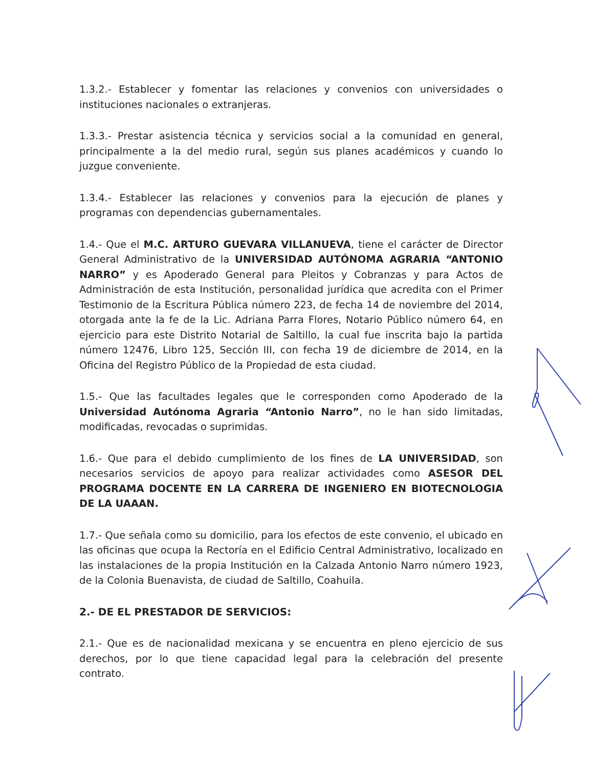1.3.2.- Establecer y fomentar las relaciones y convenios con universidades o instituciones nacionales o extranjeras.
1.3.3.- Prestar asistencia técnica y servicios social a la comunidad en general, principalmente a la del medio rural, según sus planes académicos y cuando lo juzgue conveniente.
1.3.4.- Establecer las relaciones y convenios para la ejecución de planes y programas con dependencias gubernamentales.
1.4.- Que el M.C. ARTURO GUEVARA VILLANUEVA, tiene el carácter de Director General Administrativo de la UNIVERSIDAD AUTÓNOMA AGRARIA “ANTONIO NARRO” y es Apoderado General para Pleitos y Cobranzas y para Actos de Administración de esta Institución, personalidad jurídica que acredita con el Primer Testimonio de la Escritura Pública número 223, de fecha 14 de noviembre del 2014, otorgada ante la fe de la Lic. Adriana Parra Flores, Notario Público número 64, en ejercicio para este Distrito Notarial de Saltillo, la cual fue inscrita bajo la partida número 12476, Libro 125, Sección III, con fecha 19 de diciembre de 2014, en la Oficina del Registro Público de la Propiedad de esta ciudad.
1.5.- Que las facultades legales que le corresponden como Apoderado de la Universidad Autónoma Agraria “Antonio Narro”, no le han sido limitadas, modificadas, revocadas o suprimidas.
1.6.- Que para el debido cumplimiento de los fines de LA UNIVERSIDAD, son necesarios servicios de apoyo para realizar actividades como ASESOR DEL PROGRAMA DOCENTE EN LA CARRERA DE INGENIERO EN BIOTECNOLOGIA DE LA UAAAN.
1.7.- Que señala como su domicilio, para los efectos de este convenio, el ubicado en las oficinas que ocupa la Rectoría en el Edificio Central Administrativo, localizado en las instalaciones de la propia Institución en la Calzada Antonio Narro número 1923, de la Colonia Buenavista, de ciudad de Saltillo, Coahuila.
2.- DE EL PRESTADOR DE SERVICIOS:
2.1.- Que es de nacionalidad mexicana y se encuentra en pleno ejercicio de sus derechos, por lo que tiene capacidad legal para la celebración del presente contrato.